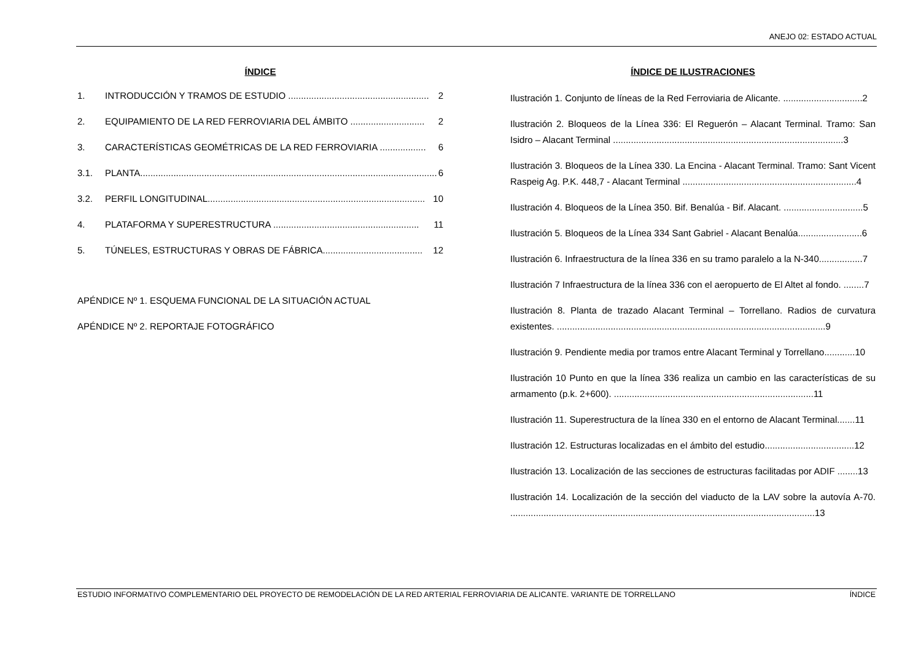ANEJO 02: ESTADO ACTUAL
ÍNDICE
1. INTRODUCCIÓN Y TRAMOS DE ESTUDIO ....................................................... 2
2. EQUIPAMIENTO DE LA RED FERROVIARIA DEL ÁMBITO ............................. 2
3. CARACTERÍSTICAS GEOMÉTRICAS DE LA RED FERROVIARIA .................. 6
3.1. PLANTA.................................................................................................................... 6
3.2. PERFIL LONGITUDINAL..................................................................................... 10
4. PLATAFORMA Y SUPERESTRUCTURA ......................................................... 11
5. TÚNELES, ESTRUCTURAS Y OBRAS DE FÁBRICA....................................... 12
APÉNDICE Nº 1. ESQUEMA FUNCIONAL DE LA SITUACIÓN ACTUAL
APÉNDICE Nº 2. REPORTAJE FOTOGRÁFICO
ÍNDICE DE ILUSTRACIONES
Ilustración 1. Conjunto de líneas de la Red Ferroviaria de Alicante. ...............................2
Ilustración 2. Bloqueos de la Línea 336: El Reguerón – Alacant Terminal. Tramo: San Isidro – Alacant Terminal ..........................................................................................3
Ilustración 3. Bloqueos de la Línea 330. La Encina - Alacant Terminal. Tramo: Sant Vicent Raspeig Ag. P.K. 448,7 - Alacant Terminal ....................................................................4
Ilustración 4. Bloqueos de la Línea 350. Bif. Benalúa - Bif. Alacant. ...............................5
Ilustración 5. Bloqueos de la Línea 334 Sant Gabriel - Alacant Benalúa.........................6
Ilustración 6. Infraestructura de la línea 336 en su tramo paralelo a la N-340.................7
Ilustración 7 Infraestructura de la línea 336 con el aeropuerto de El Altet al fondo. ........7
Ilustración 8. Planta de trazado Alacant Terminal – Torrellano. Radios de curvatura existentes. .........................................................................................................9
Ilustración 9. Pendiente media por tramos entre Alacant Terminal y Torrellano............10
Ilustración 10 Punto en que la línea 336 realiza un cambio en las características de su armamento (p.k. 2+600). ..............................................................................11
Ilustración 11. Superestructura de la línea 330 en el entorno de Alacant Terminal.......11
Ilustración 12. Estructuras localizadas en el ámbito del estudio...................................12
Ilustración 13. Localización de las secciones de estructuras facilitadas por ADIF ........13
Ilustración 14. Localización de la sección del viaducto de la LAV sobre la autovía A-70. .......................................................................................................................13
ESTUDIO INFORMATIVO COMPLEMENTARIO DEL PROYECTO DE REMODELACIÓN DE LA RED ARTERIAL FERROVIARIA DE ALICANTE. VARIANTE DE TORRELLANO ÍNDICE